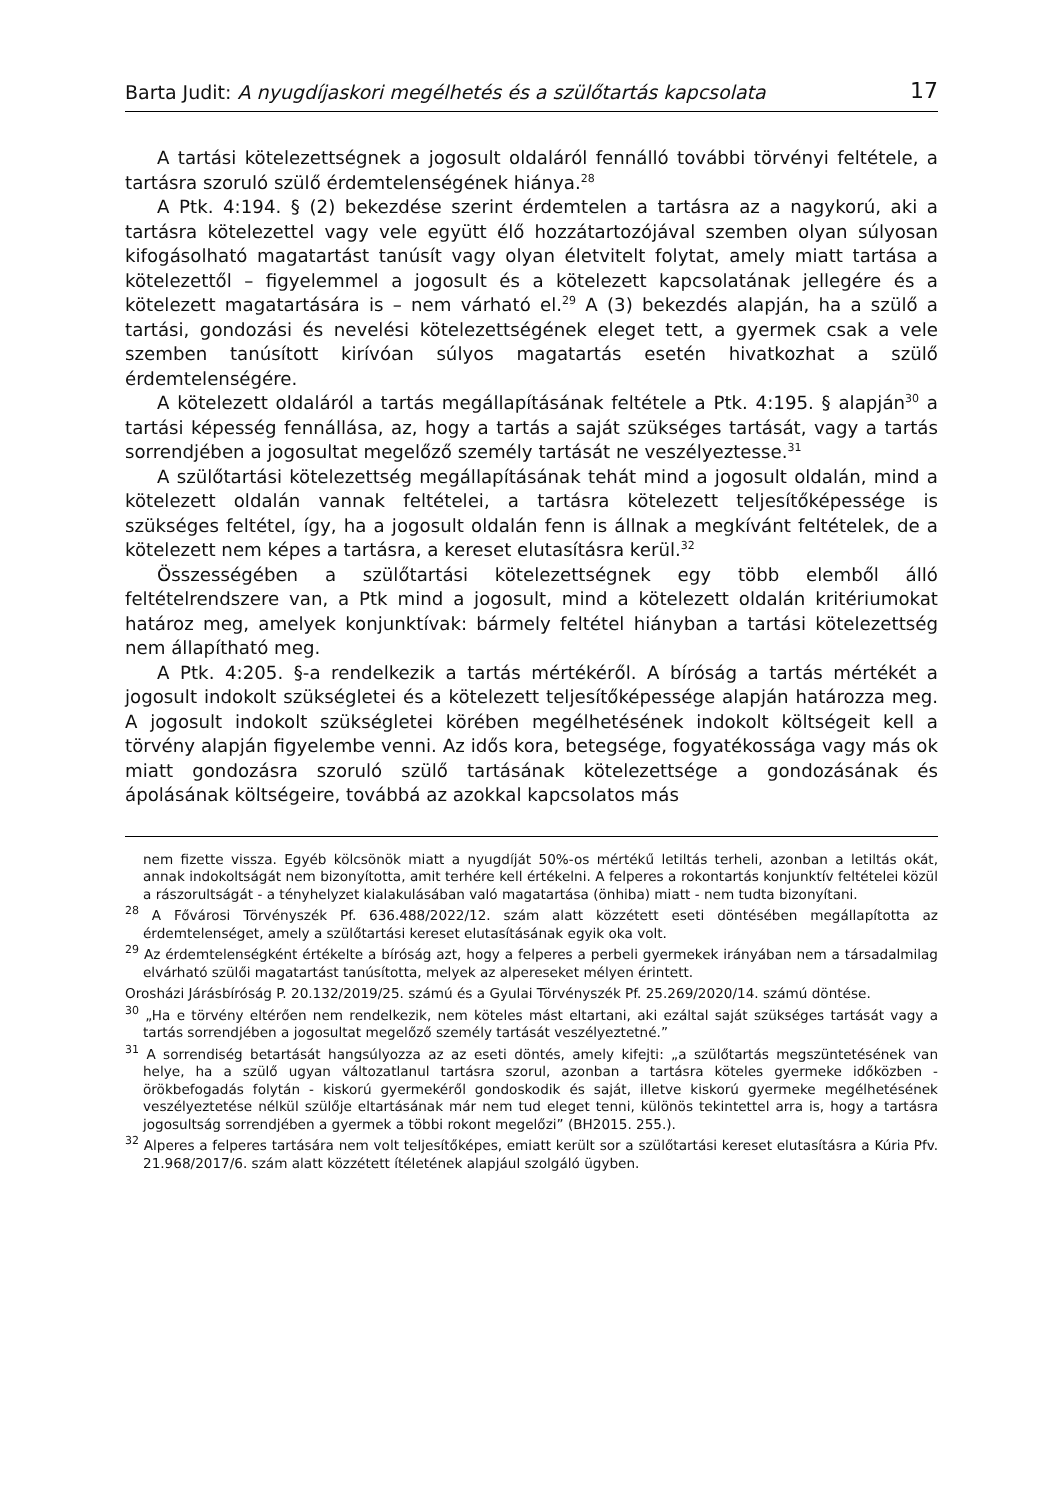Barta Judit: A nyugdíjaskori megélhetés és a szülőtartás kapcsolata 17
A tartási kötelezettségnek a jogosult oldaláról fennálló további törvényi feltétele, a tartásra szoruló szülő érdemtelenségének hiánya.<sup>28</sup>
A Ptk. 4:194. § (2) bekezdése szerint érdemtelen a tartásra az a nagykorú, aki a tartásra kötelezettel vagy vele együtt élő hozzátartozójával szemben olyan súlyosan kifogásolható magatartást tanúsít vagy olyan életvitelt folytat, amely miatt tartása a kötelezettől – figyelemmel a jogosult és a kötelezett kapcsolatának jellegére és a kötelezett magatartására is – nem várható el.<sup>29</sup> A (3) bekezdés alapján, ha a szülő a tartási, gondozási és nevelési kötelezettségének eleget tett, a gyermek csak a vele szemben tanúsított kirívóan súlyos magatartás esetén hivatkozhat a szülő érdemtelenségére.
A kötelezett oldaláról a tartás megállapításának feltétele a Ptk. 4:195. § alapján<sup>30</sup> a tartási képesség fennállása, az, hogy a tartás a saját szükséges tartását, vagy a tartás sorrendjében a jogosultat megelőző személy tartását ne veszélyeztesse.<sup>31</sup>
A szülőtartási kötelezettség megállapításának tehát mind a jogosult oldalán, mind a kötelezett oldalán vannak feltételei, a tartásra kötelezett teljesítőképessége is szükséges feltétel, így, ha a jogosult oldalán fenn is állnak a megkívánt feltételek, de a kötelezett nem képes a tartásra, a kereset elutasításra kerül.<sup>32</sup>
Összességében a szülőtartási kötelezettségnek egy több elemből álló feltételrendszere van, a Ptk mind a jogosult, mind a kötelezett oldalán kritériumokat határoz meg, amelyek konjunktívak: bármely feltétel hiányban a tartási kötelezettség nem állapítható meg.
A Ptk. 4:205. §-a rendelkezik a tartás mértékéről. A bíróság a tartás mértékét a jogosult indokolt szükségletei és a kötelezett teljesítőképessége alapján határozza meg. A jogosult indokolt szükségletei körében megélhetésének indokolt költségeit kell a törvény alapján figyelembe venni. Az idős kora, betegsége, fogyatékossága vagy más ok miatt gondozásra szoruló szülő tartásának kötelezettsége a gondozásának és ápolásának költségeire, továbbá az azokkal kapcsolatos más
nem fizette vissza. Egyéb kölcsönök miatt a nyugdíját 50%-os mértékű letiltás terheli, azonban a letiltás okát, annak indokoltságát nem bizonyította, amit terhére kell értékelni. A felperes a rokontartás konjunktív feltételei közül a rászorultságát - a tényhelyzet kialakulásában való magatartása (önhiba) miatt - nem tudta bizonyítani.
<sup>28</sup> A Fővárosi Törvényszék Pf. 636.488/2022/12. szám alatt közzétett eseti döntésében megállapította az érdemtelenséget, amely a szülőtartási kereset elutasításának egyik oka volt.
<sup>29</sup> Az érdemtelenségként értékelte a bíróság azt, hogy a felperes a perbeli gyermekek irányában nem a társadalmilag elvárható szülői magatartást tanúsította, melyek az alpereseket mélyen érintett.
Orosházi Járásbíróság P. 20.132/2019/25. számú és a Gyulai Törvényszék Pf. 25.269/2020/14. számú döntése.
<sup>30</sup> „Ha e törvény eltérően nem rendelkezik, nem köteles mást eltartani, aki ezáltal saját szükséges tartását vagy a tartás sorrendjében a jogosultat megelőző személy tartását veszélyeztetné.”
<sup>31</sup> A sorrendiség betartását hangsúlyozza az az eseti döntés, amely kifejti: „a szülőtartás megszüntetésének van helye, ha a szülő ugyan változatlanul tartásra szorul, azonban a tartásra köteles gyermeke időközben - örökbefogadás folytán - kiskorú gyermekéről gondoskodik és saját, illetve kiskorú gyermeke megélhetésének veszélyeztetése nélkül szülője eltartásának már nem tud eleget tenni, különös tekintettel arra is, hogy a tartásra jogosultság sorrendjében a gyermek a többi rokont megelőzi” (BH2015. 255.).
<sup>32</sup> Alperes a felperes tartására nem volt teljesítőképes, emiatt került sor a szülőtartási kereset elutasításra a Kúria Pfv. 21.968/2017/6. szám alatt közzétett ítéletének alapjául szolgáló ügyben.